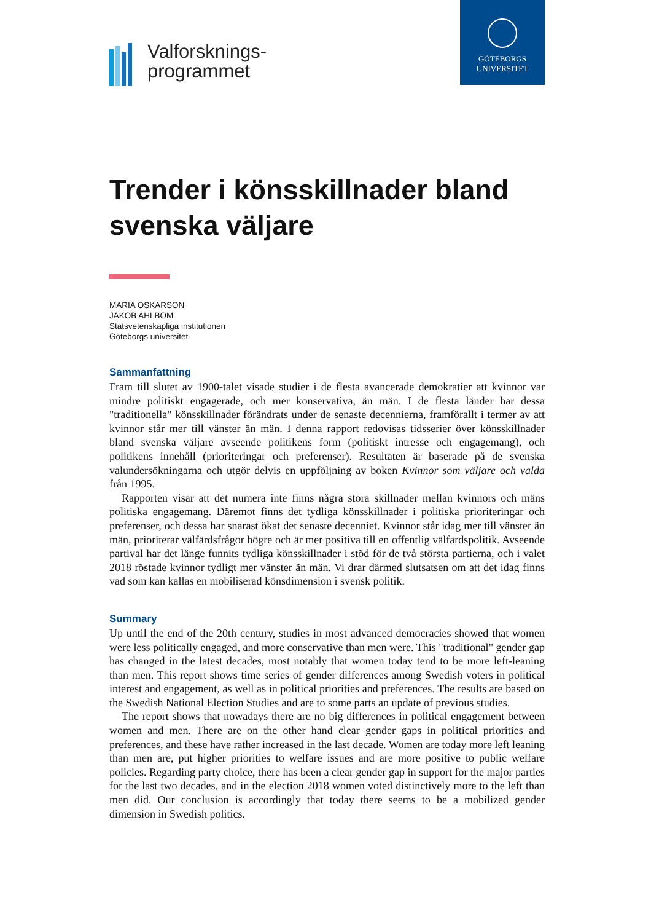Valforsknings-
programmet
GÖTEBORGS
UNIVERSITET
Trender i könsskillnader bland svenska väljare
MARIA OSKARSON
JAKOB AHLBOM
Statsvetenskapliga institutionen
Göteborgs universitet
Sammanfattning
Fram till slutet av 1900-talet visade studier i de flesta avancerade demokratier att kvinnor var mindre politiskt engagerade, och mer konservativa, än män. I de flesta länder har dessa "traditionella" könsskillnader förändrats under de senaste decennierna, framförallt i termer av att kvinnor står mer till vänster än män. I denna rapport redovisas tidsserier över könsskillnader bland svenska väljare avseende politikens form (politiskt intresse och engagemang), och politikens innehåll (prioriteringar och preferenser). Resultaten är baserade på de svenska valundersökningarna och utgör delvis en uppföljning av boken Kvinnor som väljare och valda från 1995.
Rapporten visar att det numera inte finns några stora skillnader mellan kvinnors och mäns politiska engagemang. Däremot finns det tydliga könsskillnader i politiska prioriteringar och preferenser, och dessa har snarast ökat det senaste decenniet. Kvinnor står idag mer till vänster än män, prioriterar välfärdsfrågor högre och är mer positiva till en offentlig välfärdspolitik. Avseende partival har det länge funnits tydliga könsskillnader i stöd för de två största partierna, och i valet 2018 röstade kvinnor tydligt mer vänster än män. Vi drar därmed slutsatsen om att det idag finns vad som kan kallas en mobiliserad könsdimension i svensk politik.
Summary
Up until the end of the 20th century, studies in most advanced democracies showed that women were less politically engaged, and more conservative than men were. This "traditional" gender gap has changed in the latest decades, most notably that women today tend to be more left-leaning than men. This report shows time series of gender differences among Swedish voters in political interest and engagement, as well as in political priorities and preferences. The results are based on the Swedish National Election Studies and are to some parts an update of previous studies.
The report shows that nowadays there are no big differences in political engagement between women and men. There are on the other hand clear gender gaps in political priorities and preferences, and these have rather increased in the last decade. Women are today more left leaning than men are, put higher priorities to welfare issues and are more positive to public welfare policies. Regarding party choice, there has been a clear gender gap in support for the major parties for the last two decades, and in the election 2018 women voted distinctively more to the left than men did. Our conclusion is accordingly that today there seems to be a mobilized gender dimension in Swedish politics.